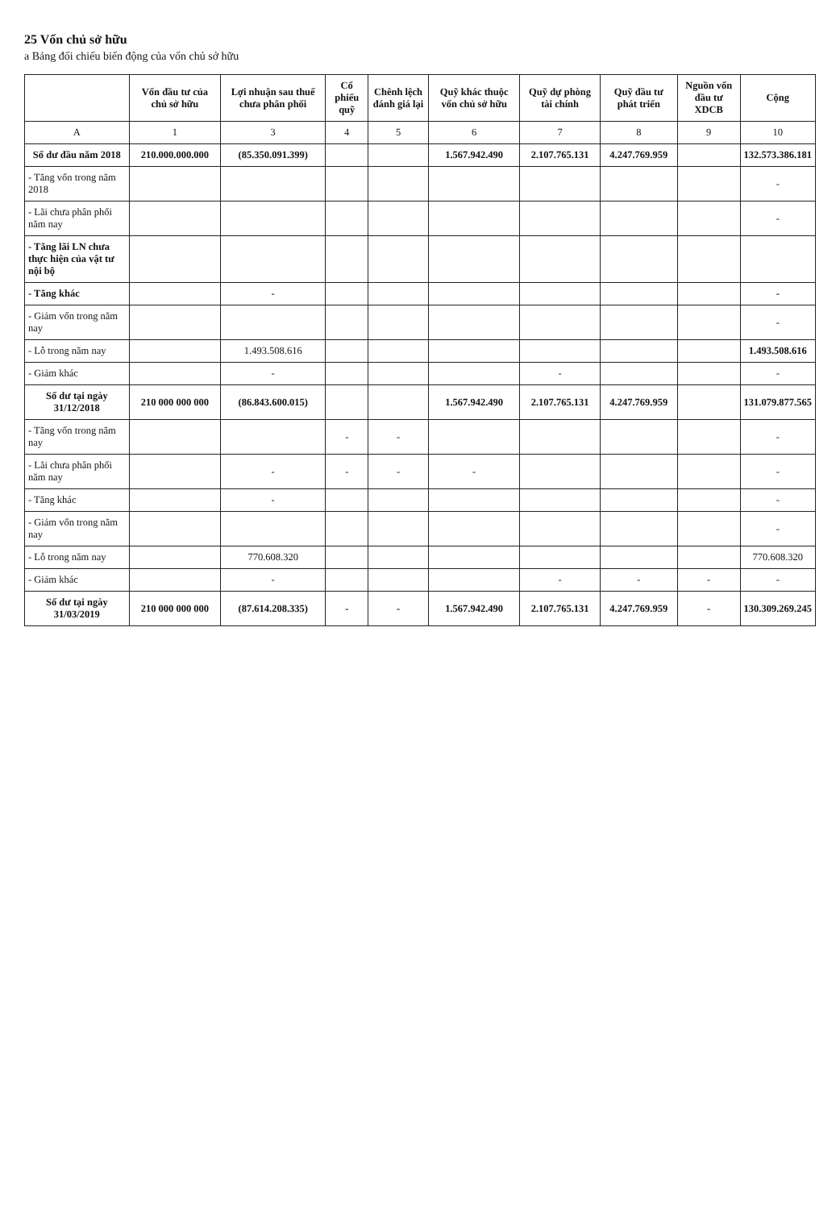25 Vốn chủ sở hữu
a Bảng đối chiếu biến động của vốn chủ sở hữu
| | Vốn đầu tư của chủ sở hữu | Lợi nhuận sau thuế chưa phân phối | Cổ phiếu quỹ | Chênh lệch đánh giá lại | Quỹ khác thuộc vốn chủ sở hữu | Quỹ dự phòng tài chính | Quỹ đầu tư phát triển | Nguồn vốn đầu tư XDCB | Cộng |
| --- | --- | --- | --- | --- | --- | --- | --- | --- | --- |
| A | 1 | 3 | 4 | 5 | 6 | 7 | 8 | 9 | 10 |
| Số dư đầu năm 2018 | 210.000.000.000 | (85.350.091.399) | | | 1.567.942.490 | 2.107.765.131 | 4.247.769.959 | | 132.573.386.181 |
| - Tăng vốn trong năm 2018 | | | | | | | | | - |
| - Lãi chưa phân phối năm nay | | | | | | | | | - |
| - Tăng lãi LN chưa thực hiện của vật tư nội bộ | | | | | | | | | |
| - Tăng khác | | - | | | | | | | - |
| - Giảm vốn trong năm nay | | | | | | | | | - |
| - Lỗ trong năm nay | | 1.493.508.616 | | | | | | | 1.493.508.616 |
| - Giảm khác | | - | | | | - | | | - |
| Số dư tại ngày 31/12/2018 | 210 000 000 000 | (86.843.600.015) | | | 1.567.942.490 | 2.107.765.131 | 4.247.769.959 | | 131.079.877.565 |
| - Tăng vốn trong năm nay | | | - | - | | | | | - |
| - Lãi chưa phân phối năm nay | | - | - | - | - | | | | - |
| - Tăng khác | | - | | | | | | | - |
| - Giảm vốn trong năm nay | | | | | | | | | - |
| - Lỗ trong năm nay | | 770.608.320 | | | | | | | 770.608.320 |
| - Giảm khác | | - | | | | - | - | - | - |
| Số dư tại ngày 31/03/2019 | 210 000 000 000 | (87.614.208.335) | - | - | 1.567.942.490 | 2.107.765.131 | 4.247.769.959 | - | 130.309.269.245 |